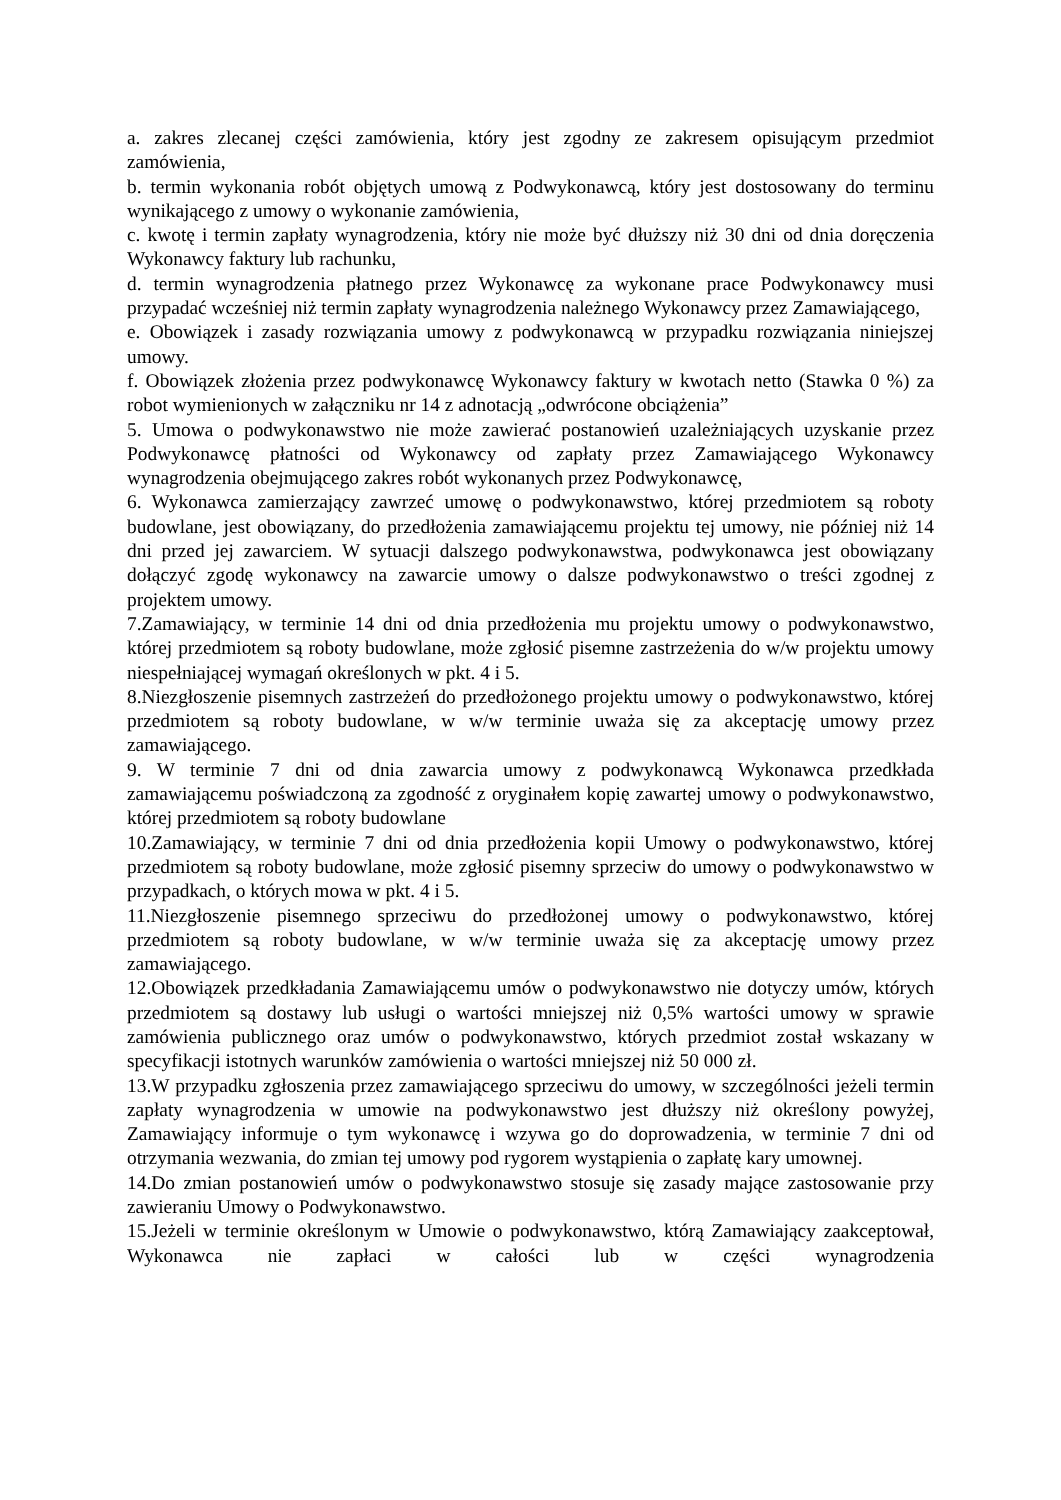a. zakres zlecanej części zamówienia, który jest zgodny ze zakresem opisującym przedmiot zamówienia,
b. termin wykonania robót objętych umową z Podwykonawcą, który jest dostosowany do terminu wynikającego z umowy o wykonanie zamówienia,
c. kwotę i termin zapłaty wynagrodzenia, który nie może być dłuższy niż 30 dni od dnia doręczenia Wykonawcy faktury lub rachunku,
d. termin wynagrodzenia płatnego przez Wykonawcę za wykonane prace Podwykonawcy musi przypadać wcześniej niż termin zapłaty wynagrodzenia należnego Wykonawcy przez Zamawiającego,
e. Obowiązek i zasady rozwiązania umowy z podwykonawcą w przypadku rozwiązania niniejszej umowy.
f. Obowiązek złożenia przez podwykonawcę Wykonawcy faktury w kwotach netto (Stawka 0 %) za robot wymienionych w załączniku nr 14 z adnotacją „odwrócone obciążenia”
5. Umowa o podwykonawstwo nie może zawierać postanowień uzależniających uzyskanie przez Podwykonawcę płatności od Wykonawcy od zapłaty przez Zamawiającego Wykonawcy wynagrodzenia obejmującego zakres robót wykonanych przez Podwykonawcę,
6. Wykonawca zamierzający zawrzeć umowę o podwykonawstwo, której przedmiotem są roboty budowlane, jest obowiązany, do przedłożenia zamawiającemu projektu tej umowy, nie później niż 14 dni przed jej zawarciem. W sytuacji dalszego podwykonawstwa, podwykonawca jest obowiązany dołączyć zgodę wykonawcy na zawarcie umowy o dalsze podwykonawstwo o treści zgodnej z projektem umowy.
7.Zamawiający, w terminie 14 dni od dnia przedłożenia mu projektu umowy o podwykonawstwo, której przedmiotem są roboty budowlane, może zgłosić pisemne zastrzeżenia do w/w projektu umowy niespełniającej wymagań określonych w pkt. 4 i 5.
8.Niezgłoszenie pisemnych zastrzeżeń do przedłożonego projektu umowy o podwykonawstwo, której przedmiotem są roboty budowlane, w w/w terminie uważa się za akceptację umowy przez zamawiającego.
9. W terminie 7 dni od dnia zawarcia umowy z podwykonawcą Wykonawca przedkłada zamawiającemu poświadczoną za zgodność z oryginałem kopię zawartej umowy o podwykonawstwo, której przedmiotem są roboty budowlane
10.Zamawiający, w terminie 7 dni od dnia przedłożenia kopii Umowy o podwykonawstwo, której przedmiotem są roboty budowlane, może zgłosić pisemny sprzeciw do umowy o podwykonawstwo w przypadkach, o których mowa w pkt. 4 i 5.
11.Niezgłoszenie pisemnego sprzeciwu do przedłożonej umowy o podwykonawstwo, której przedmiotem są roboty budowlane, w w/w terminie uważa się za akceptację umowy przez zamawiającego.
12.Obowiązek przedkładania Zamawiającemu umów o podwykonawstwo nie dotyczy umów, których przedmiotem są dostawy lub usługi o wartości mniejszej niż 0,5% wartości umowy w sprawie zamówienia publicznego oraz umów o podwykonawstwo, których przedmiot został wskazany w specyfikacji istotnych warunków zamówienia o wartości mniejszej niż 50 000 zł.
13.W przypadku zgłoszenia przez zamawiającego sprzeciwu do umowy, w szczególności jeżeli termin zapłaty wynagrodzenia w umowie na podwykonawstwo jest dłuższy niż określony powyżej, Zamawiający informuje o tym wykonawcę i wzywa go do doprowadzenia, w terminie 7 dni od otrzymania wezwania, do zmian tej umowy pod rygorem wystąpienia o zapłatę kary umownej.
14.Do zmian postanowień umów o podwykonawstwo stosuje się zasady mające zastosowanie przy zawieraniu Umowy o Podwykonawstwo.
15.Jeżeli w terminie określonym w Umowie o podwykonawstwo, którą Zamawiający zaakceptował, Wykonawca nie zapłaci w całości lub w części wynagrodzenia